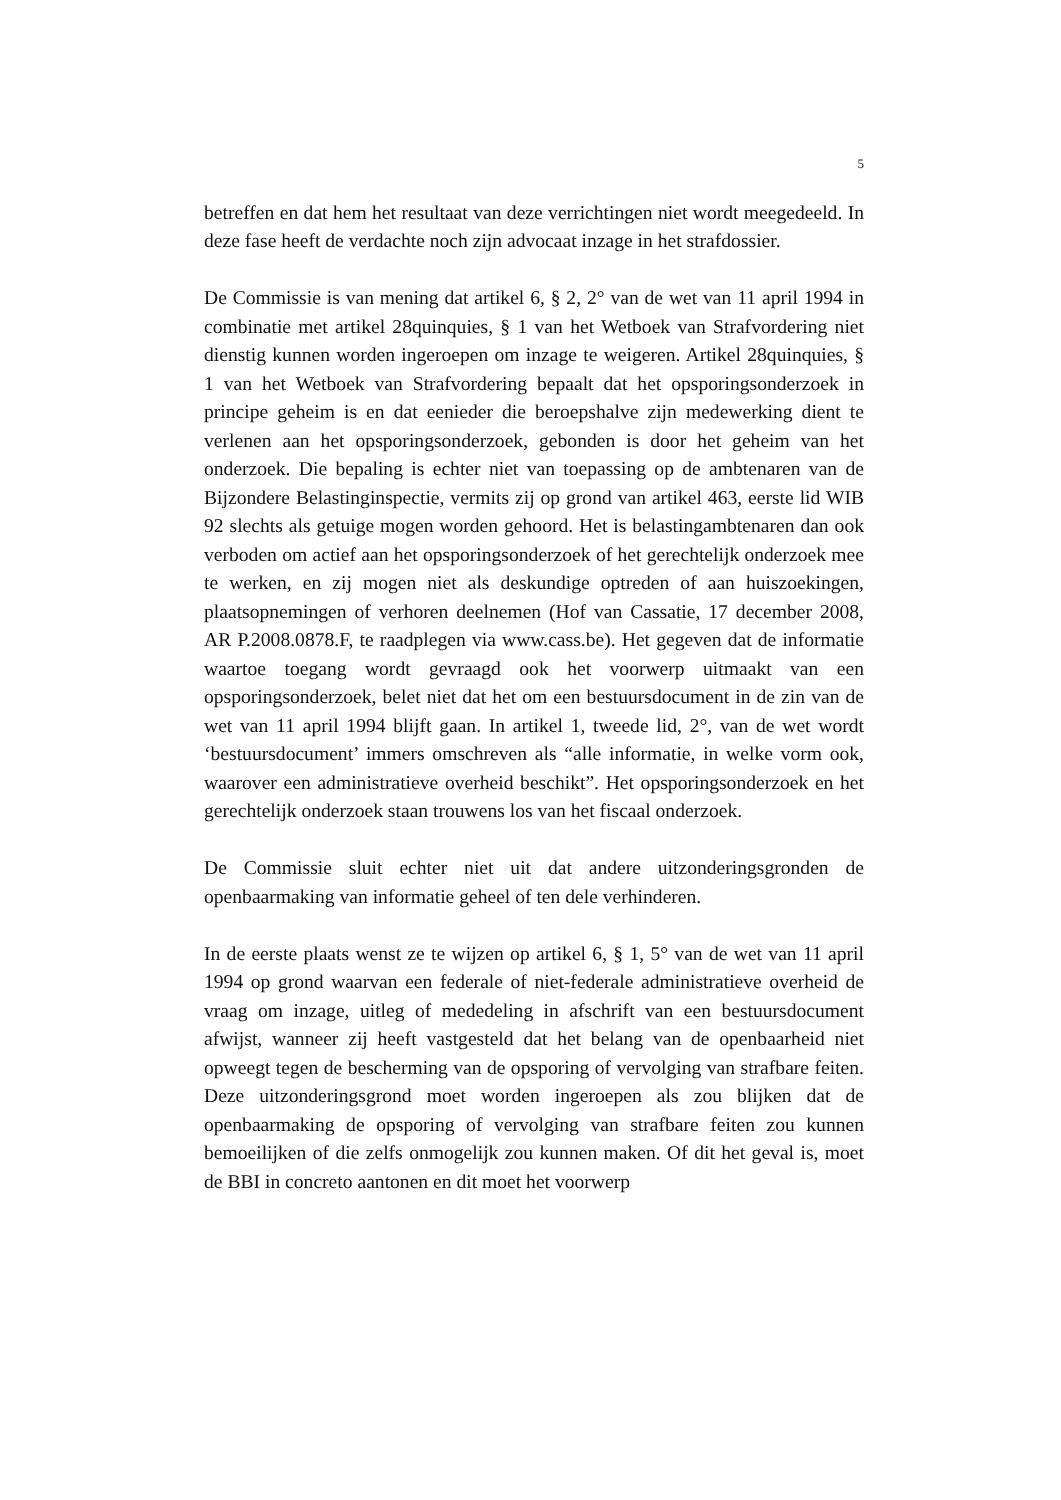5
betreffen en dat hem het resultaat van deze verrichtingen niet wordt meegedeeld. In deze fase heeft de verdachte noch zijn advocaat inzage in het strafdossier.
De Commissie is van mening dat artikel 6, § 2, 2° van de wet van 11 april 1994 in combinatie met artikel 28quinquies, § 1 van het Wetboek van Strafvordering niet dienstig kunnen worden ingeroepen om inzage te weigeren. Artikel 28quinquies, § 1 van het Wetboek van Strafvordering bepaalt dat het opsporingsonderzoek in principe geheim is en dat eenieder die beroepshalve zijn medewerking dient te verlenen aan het opsporingsonderzoek, gebonden is door het geheim van het onderzoek. Die bepaling is echter niet van toepassing op de ambtenaren van de Bijzondere Belastinginspectie, vermits zij op grond van artikel 463, eerste lid WIB 92 slechts als getuige mogen worden gehoord. Het is belastingambtenaren dan ook verboden om actief aan het opsporingsonderzoek of het gerechtelijk onderzoek mee te werken, en zij mogen niet als deskundige optreden of aan huiszoekingen, plaatsopnemingen of verhoren deelnemen (Hof van Cassatie, 17 december 2008, AR P.2008.0878.F, te raadplegen via www.cass.be). Het gegeven dat de informatie waartoe toegang wordt gevraagd ook het voorwerp uitmaakt van een opsporingsonderzoek, belet niet dat het om een bestuursdocument in de zin van de wet van 11 april 1994 blijft gaan. In artikel 1, tweede lid, 2°, van de wet wordt ‘bestuursdocument’ immers omschreven als “alle informatie, in welke vorm ook, waarover een administratieve overheid beschikt”. Het opsporingsonderzoek en het gerechtelijk onderzoek staan trouwens los van het fiscaal onderzoek.
De Commissie sluit echter niet uit dat andere uitzonderingsgronden de openbaarmaking van informatie geheel of ten dele verhinderen.
In de eerste plaats wenst ze te wijzen op artikel 6, § 1, 5° van de wet van 11 april 1994 op grond waarvan een federale of niet-federale administratieve overheid de vraag om inzage, uitleg of mededeling in afschrift van een bestuursdocument afwijst, wanneer zij heeft vastgesteld dat het belang van de openbaarheid niet opweegt tegen de bescherming van de opsporing of vervolging van strafbare feiten. Deze uitzonderingsgrond moet worden ingeroepen als zou blijken dat de openbaarmaking de opsporing of vervolging van strafbare feiten zou kunnen bemoeilijken of die zelfs onmogelijk zou kunnen maken. Of dit het geval is, moet de BBI in concreto aantonen en dit moet het voorwerp